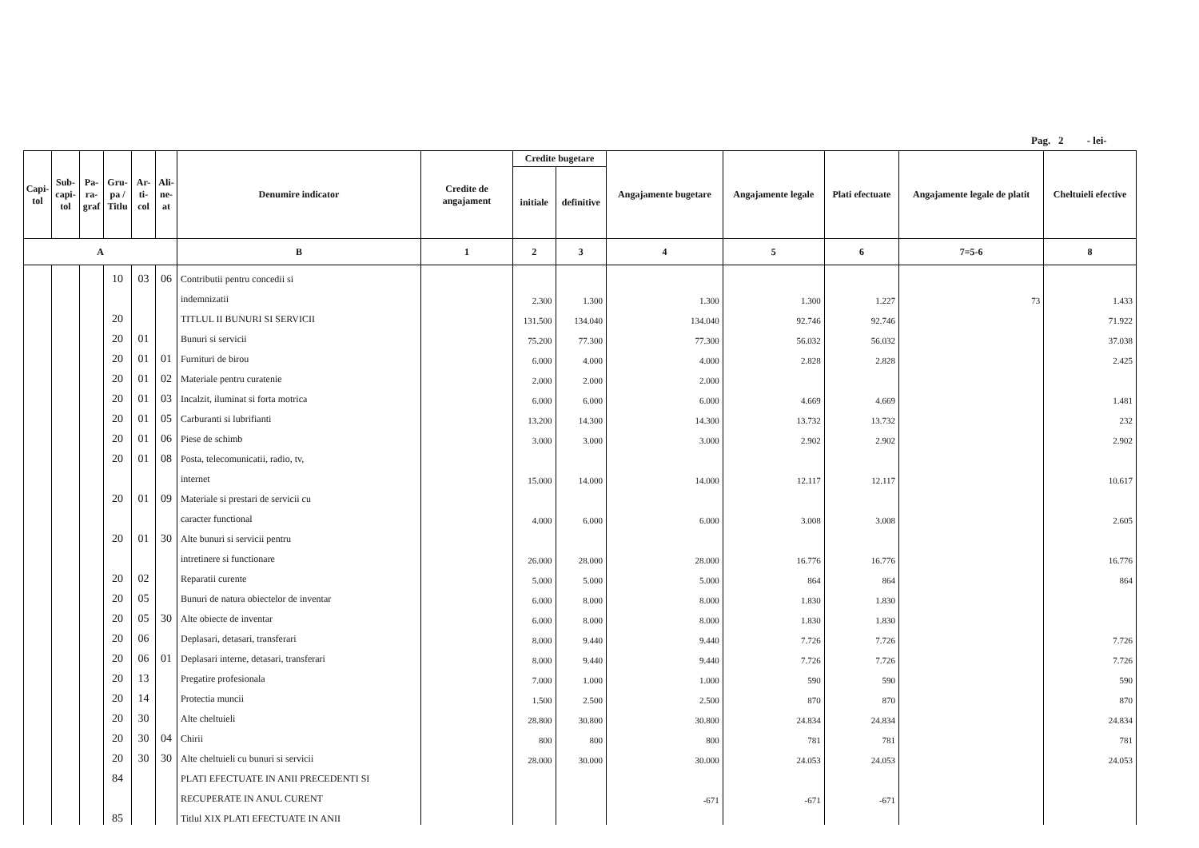Pag. 2 - lei-
| Capi-tol | Sub-capi-tol | Pa-ra-graf | Gru-pa / Titlu | Ar-ti-col | Ali-ne-at | Denumire indicator | Credite de angajament | Credite bugetare | | Angajamente bugetare | Angajamente legale | Plati efectuate | Angajamente legale de platit | Cheltuieli efective |
| --- | --- | --- | --- | --- | --- | --- | --- | --- | --- | --- | --- | --- | --- | --- |
| | | | | | | | | initiale | definitive | | | | | |
| A | | | | | | B | 1 | 2 | 3 | 4 | 5 | 6 | 7=5-6 | 8 |
| | | | 10 | 03 | 06 | Contributii pentru concedii si | | | | | | | | |
| | | | | | | indemnizatii | | 2.300 | 1.300 | 1.300 | 1.300 | 1.227 | 73 | 1.433 |
| | | | 20 | | | TITLUL II BUNURI SI SERVICII | | 131.500 | 134.040 | 134.040 | 92.746 | 92.746 | | 71.922 |
| | | | 20 | 01 | | Bunuri si servicii | | 75.200 | 77.300 | 77.300 | 56.032 | 56.032 | | 37.038 |
| | | | 20 | 01 | 01 | Furnituri de birou | | 6.000 | 4.000 | 4.000 | 2.828 | 2.828 | | 2.425 |
| | | | 20 | 01 | 02 | Materiale pentru curatenie | | 2.000 | 2.000 | 2.000 | | | | |
| | | | 20 | 01 | 03 | Incalzit, iluminat si forta motrica | | 6.000 | 6.000 | 6.000 | 4.669 | 4.669 | | 1.481 |
| | | | 20 | 01 | 05 | Carburanti si lubrifianti | | 13.200 | 14.300 | 14.300 | 13.732 | 13.732 | | 232 |
| | | | 20 | 01 | 06 | Piese de schimb | | 3.000 | 3.000 | 3.000 | 2.902 | 2.902 | | 2.902 |
| | | | 20 | 01 | 08 | Posta, telecomunicatii, radio, tv, | | | | | | | | |
| | | | | | | internet | | 15.000 | 14.000 | 14.000 | 12.117 | 12.117 | | 10.617 |
| | | | 20 | 01 | 09 | Materiale si prestari de servicii cu | | | | | | | | |
| | | | | | | caracter functional | | 4.000 | 6.000 | 6.000 | 3.008 | 3.008 | | 2.605 |
| | | | 20 | 01 | 30 | Alte bunuri si servicii pentru | | | | | | | | |
| | | | | | | intretinere si functionare | | 26.000 | 28.000 | 28.000 | 16.776 | 16.776 | | 16.776 |
| | | | 20 | 02 | | Reparatii curente | | 5.000 | 5.000 | 5.000 | 864 | 864 | | 864 |
| | | | 20 | 05 | | Bunuri de natura obiectelor de inventar | | 6.000 | 8.000 | 8.000 | 1.830 | 1.830 | | |
| | | | 20 | 05 | 30 | Alte obiecte de inventar | | 6.000 | 8.000 | 8.000 | 1.830 | 1.830 | | |
| | | | 20 | 06 | | Deplasari, detasari, transferari | | 8.000 | 9.440 | 9.440 | 7.726 | 7.726 | | 7.726 |
| | | | 20 | 06 | 01 | Deplasari interne, detasari, transferari | | 8.000 | 9.440 | 9.440 | 7.726 | 7.726 | | 7.726 |
| | | | 20 | 13 | | Pregatire profesionala | | 7.000 | 1.000 | 1.000 | 590 | 590 | | 590 |
| | | | 20 | 14 | | Protectia muncii | | 1.500 | 2.500 | 2.500 | 870 | 870 | | 870 |
| | | | 20 | 30 | | Alte cheltuieli | | 28.800 | 30.800 | 30.800 | 24.834 | 24.834 | | 24.834 |
| | | | 20 | 30 | 04 | Chirii | | 800 | 800 | 800 | 781 | 781 | | 781 |
| | | | 20 | 30 | 30 | Alte cheltuieli cu bunuri si servicii | | 28.000 | 30.000 | 30.000 | 24.053 | 24.053 | | 24.053 |
| | | | 84 | | | PLATI EFECTUATE IN ANII PRECEDENTI SI | | | | | | | | |
| | | | | | | RECUPERATE IN ANUL CURENT | | | | -671 | -671 | -671 | | |
| | | | 85 | | | Titlul XIX PLATI EFECTUATE IN ANII | | | | | | | | |